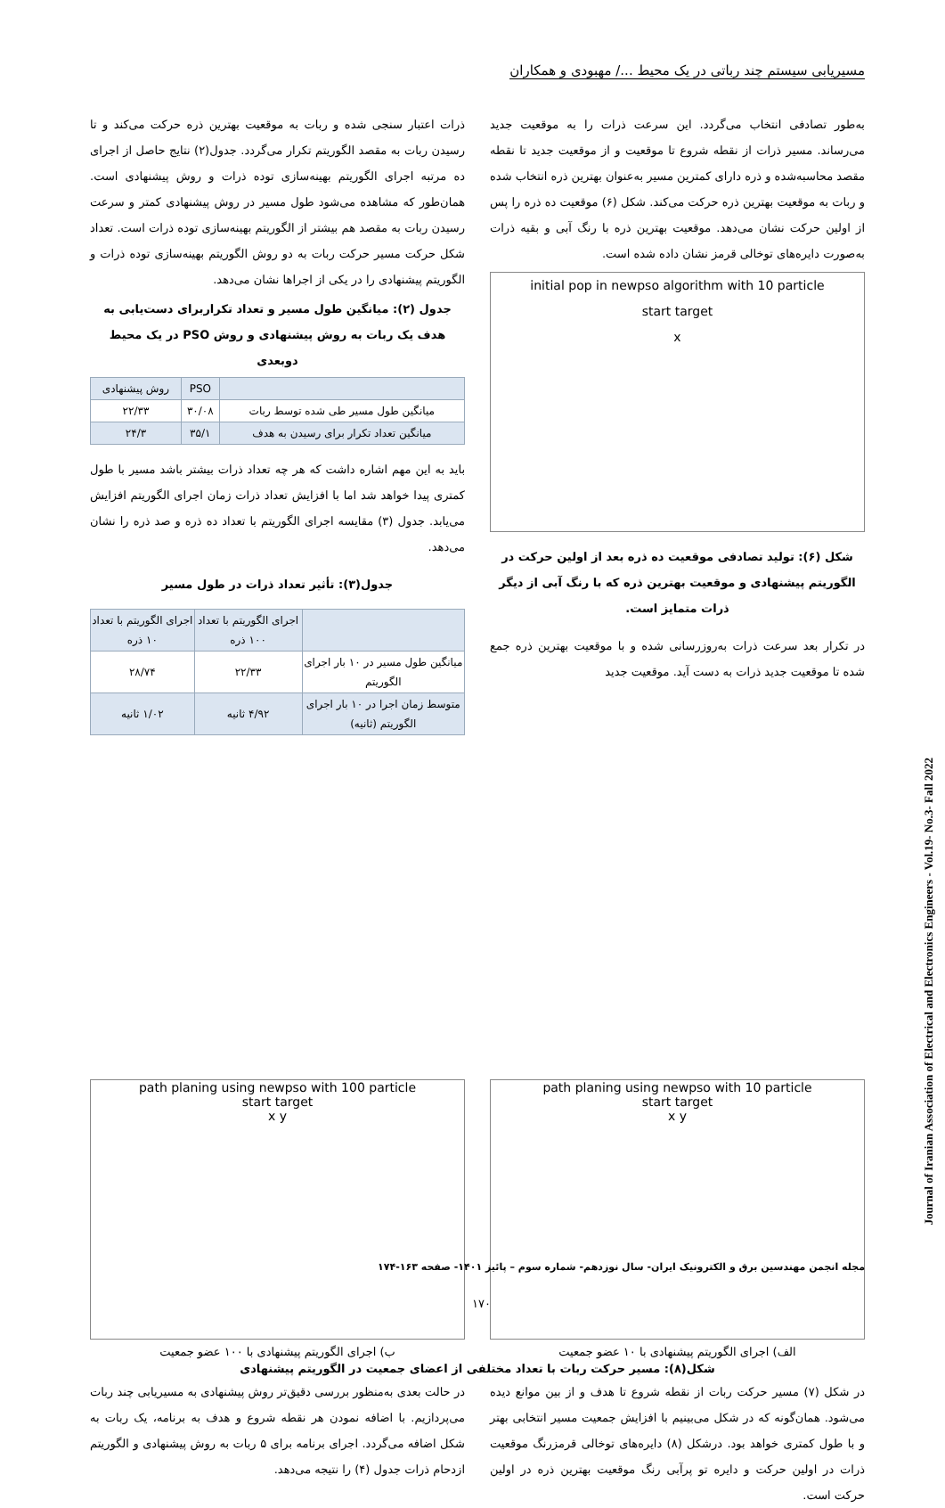مسیریابی سیستم چند رباتی در یک محیط .../ مهبودی و همکاران
به‌طور تصادفی انتخاب می‌گردد. این سرعت ذرات را به موقعیت جدید می‌رساند. مسیر ذرات از نقطه شروع تا موقعیت و از موقعیت جدید تا نقطه مقصد محاسبه‌شده و ذره دارای کمترین مسیر به‌عنوان بهترین ذره انتخاب شده و ربات به موقعیت بهترین ذره حرکت می‌کند. شکل (۶) موقعیت ده ذره را پس از اولین حرکت نشان می‌دهد. موقعیت بهترین ذره با رنگ آبی و بقیه ذرات به‌صورت دایره‌های توخالی قرمز نشان داده شده است.
initial pop in newpso algorithm with 10 particle
start target
x
شکل (۶): تولید تصادفی موقعیت ده ذره بعد از اولین حرکت در الگوریتم پیشنهادی و موقعیت بهترین ذره که با رنگ آبی از دیگر ذرات متمایز است.
در تکرار بعد سرعت ذرات به‌روزرسانی شده و با موقعیت بهترین ذره جمع شده تا موقعیت جدید ذرات به دست آید. موقعیت جدید
ذرات اعتبار سنجی شده و ربات به موقعیت بهترین ذره حرکت می‌کند و تا رسیدن ربات به مقصد الگوریتم تکرار می‌گردد. جدول(۲) نتایج حاصل از اجرای ده مرتبه اجرای الگوریتم بهینه‌سازی توده ذرات و روش پیشنهادی است. همان‌طور که مشاهده می‌شود طول مسیر در روش پیشنهادی کمتر و سرعت رسیدن ربات به مقصد هم بیشتر از الگوریتم بهینه‌سازی توده ذرات است. تعداد شکل حرکت مسیر حرکت ربات به دو روش الگوریتم بهینه‌سازی توده ذرات و الگوریتم پیشنهادی را در یکی از اجراها نشان می‌دهد.
جدول (۲): میانگین طول مسیر و تعداد تکراربرای دست‌یابی به هدف یک ربات به روش پیشنهادی و روش PSO در یک محیط دوبعدی
| | PSO | روش پیشنهادی |
| --- | --- | --- |
| میانگین طول مسیر طی شده توسط ربات | ۳۰/۰۸ | ۲۲/۳۳ |
| میانگین تعداد تکرار برای رسیدن به هدف | ۳۵/۱ | ۲۴/۳ |
باید به این مهم اشاره داشت که هر چه تعداد ذرات بیشتر باشد مسیر با طول کمتری پیدا خواهد شد اما با افزایش تعداد ذرات زمان اجرای الگوریتم افزایش می‌یابد. جدول (۳) مقایسه اجرای الگوریتم با تعداد ده ذره و صد ذره را نشان می‌دهد.
جدول(۳): تأثیر تعداد ذرات در طول مسیر
| | اجرای الگوریتم با تعداد ۱۰۰ ذره | اجرای الگوریتم با تعداد ۱۰ ذره |
| --- | --- | --- |
| میانگین طول مسیر در ۱۰ بار اجرای الگوریتم | ۲۲/۳۳ | ۲۸/۷۴ |
| متوسط زمان اجرا در ۱۰ بار اجرای الگوریتم (ثانیه) | ۴/۹۲ ثانیه | ۱/۰۲ ثانیه |
path planing using newpso with 10 particle
start target
x y
الف) اجرای الگوریتم پیشنهادی با ۱۰ عضو جمعیت
path planing using newpso with 100 particle
start target
x y
ب) اجرای الگوریتم پیشنهادی با ۱۰۰ عضو جمعیت
شکل(۸): مسیر حرکت ربات با تعداد مختلفی از اعضای جمعیت در الگوریتم پیشنهادی
در شکل (۷) مسیر حرکت ربات از نقطه شروع تا هدف و از بین موانع دیده می‌شود. همان‌گونه که در شکل می‌بینیم با افزایش جمعیت مسیر انتخابی بهتر و با طول کمتری خواهد بود. درشکل (۸) دایره‌های توخالی قرمزرنگ موقعیت ذرات در اولین حرکت و دایره تو پرآبی رنگ موقعیت بهترین ذره در اولین حرکت است.
در حالت بعدی به‌منظور بررسی دقیق‌تر روش پیشنهادی به مسیریابی چند ربات می‌پردازیم. با اضافه نمودن هر نقطه شروع و هدف به برنامه، یک ربات به شکل اضافه می‌گردد. اجرای برنامه برای ۵ ربات به روش پیشنهادی و الگوریتم ازدحام ذرات جدول (۴) را نتیجه می‌دهد.
مجله انجمن مهندسین برق و الکترونیک ایران- سال نوزدهم- شماره سوم – پائیز ۱۴۰۱- صفحه ۱۶۳-۱۷۴
۱۷۰
Journal of Iranian Association of Electrical and Electronics Engineers - Vol.19- No.3- Fall 2022